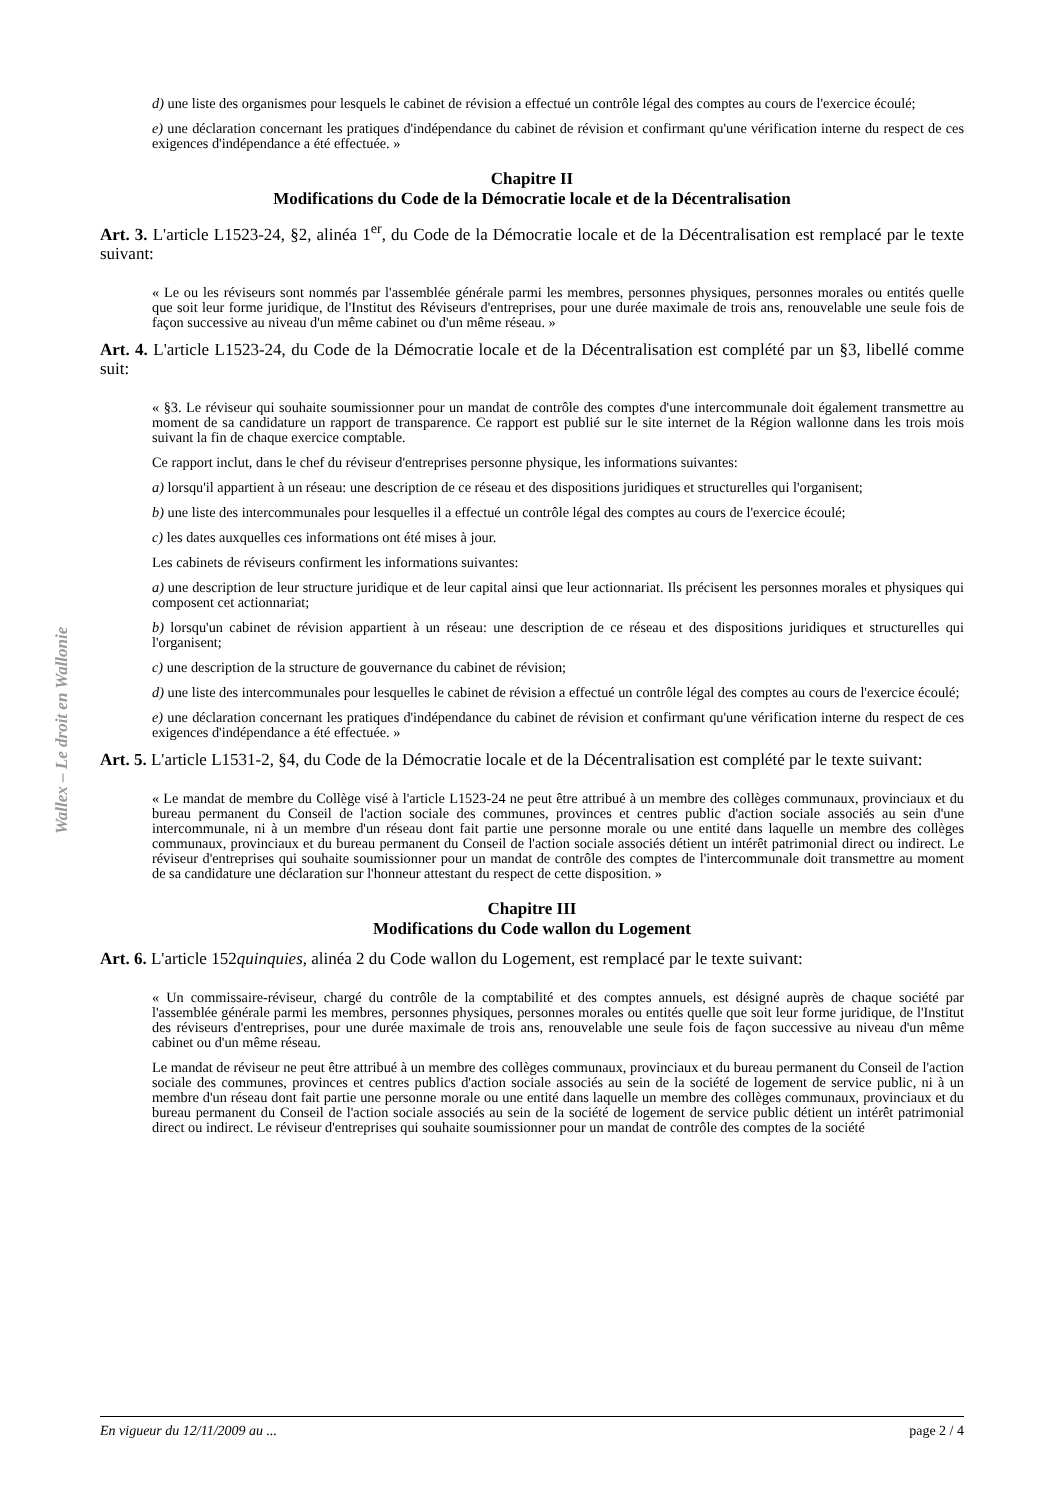Wallex – Le droit en Wallonie
d) une liste des organismes pour lesquels le cabinet de révision a effectué un contrôle légal des comptes au cours de l'exercice écoulé;
e) une déclaration concernant les pratiques d'indépendance du cabinet de révision et confirmant qu'une vérification interne du respect de ces exigences d'indépendance a été effectuée. »
Chapitre II
Modifications du Code de la Démocratie locale et de la Décentralisation
Art. 3. L'article L1523-24, §2, alinéa 1<sup>er</sup>, du Code de la Démocratie locale et de la Décentralisation est remplacé par le texte suivant:
« Le ou les réviseurs sont nommés par l'assemblée générale parmi les membres, personnes physiques, personnes morales ou entités quelle que soit leur forme juridique, de l'Institut des Réviseurs d'entreprises, pour une durée maximale de trois ans, renouvelable une seule fois de façon successive au niveau d'un même cabinet ou d'un même réseau. »
Art. 4. L'article L1523-24, du Code de la Démocratie locale et de la Décentralisation est complété par un §3, libellé comme suit:
« §3. Le réviseur qui souhaite soumissionner pour un mandat de contrôle des comptes d'une intercommunale doit également transmettre au moment de sa candidature un rapport de transparence. Ce rapport est publié sur le site internet de la Région wallonne dans les trois mois suivant la fin de chaque exercice comptable.
Ce rapport inclut, dans le chef du réviseur d'entreprises personne physique, les informations suivantes:
a) lorsqu'il appartient à un réseau: une description de ce réseau et des dispositions juridiques et structurelles qui l'organisent;
b) une liste des intercommunales pour lesquelles il a effectué un contrôle légal des comptes au cours de l'exercice écoulé;
c) les dates auxquelles ces informations ont été mises à jour.
Les cabinets de réviseurs confirment les informations suivantes:
a) une description de leur structure juridique et de leur capital ainsi que leur actionnariat. Ils précisent les personnes morales et physiques qui composent cet actionnariat;
b) lorsqu'un cabinet de révision appartient à un réseau: une description de ce réseau et des dispositions juridiques et structurelles qui l'organisent;
c) une description de la structure de gouvernance du cabinet de révision;
d) une liste des intercommunales pour lesquelles le cabinet de révision a effectué un contrôle légal des comptes au cours de l'exercice écoulé;
e) une déclaration concernant les pratiques d'indépendance du cabinet de révision et confirmant qu'une vérification interne du respect de ces exigences d'indépendance a été effectuée. »
Art. 5. L'article L1531-2, §4, du Code de la Démocratie locale et de la Décentralisation est complété par le texte suivant:
« Le mandat de membre du Collège visé à l'article L1523-24 ne peut être attribué à un membre des collèges communaux, provinciaux et du bureau permanent du Conseil de l'action sociale des communes, provinces et centres public d'action sociale associés au sein d'une intercommunale, ni à un membre d'un réseau dont fait partie une personne morale ou une entité dans laquelle un membre des collèges communaux, provinciaux et du bureau permanent du Conseil de l'action sociale associés détient un intérêt patrimonial direct ou indirect. Le réviseur d'entreprises qui souhaite soumissionner pour un mandat de contrôle des comptes de l'intercommunale doit transmettre au moment de sa candidature une déclaration sur l'honneur attestant du respect de cette disposition. »
Chapitre III
Modifications du Code wallon du Logement
Art. 6. L'article 152quinquies, alinéa 2 du Code wallon du Logement, est remplacé par le texte suivant:
« Un commissaire-réviseur, chargé du contrôle de la comptabilité et des comptes annuels, est désigné auprès de chaque société par l'assemblée générale parmi les membres, personnes physiques, personnes morales ou entités quelle que soit leur forme juridique, de l'Institut des réviseurs d'entreprises, pour une durée maximale de trois ans, renouvelable une seule fois de façon successive au niveau d'un même cabinet ou d'un même réseau.
Le mandat de réviseur ne peut être attribué à un membre des collèges communaux, provinciaux et du bureau permanent du Conseil de l'action sociale des communes, provinces et centres publics d'action sociale associés au sein de la société de logement de service public, ni à un membre d'un réseau dont fait partie une personne morale ou une entité dans laquelle un membre des collèges communaux, provinciaux et du bureau permanent du Conseil de l'action sociale associés au sein de la société de logement de service public détient un intérêt patrimonial direct ou indirect. Le réviseur d'entreprises qui souhaite soumissionner pour un mandat de contrôle des comptes de la société
En vigueur du 12/11/2009 au ... page 2 / 4